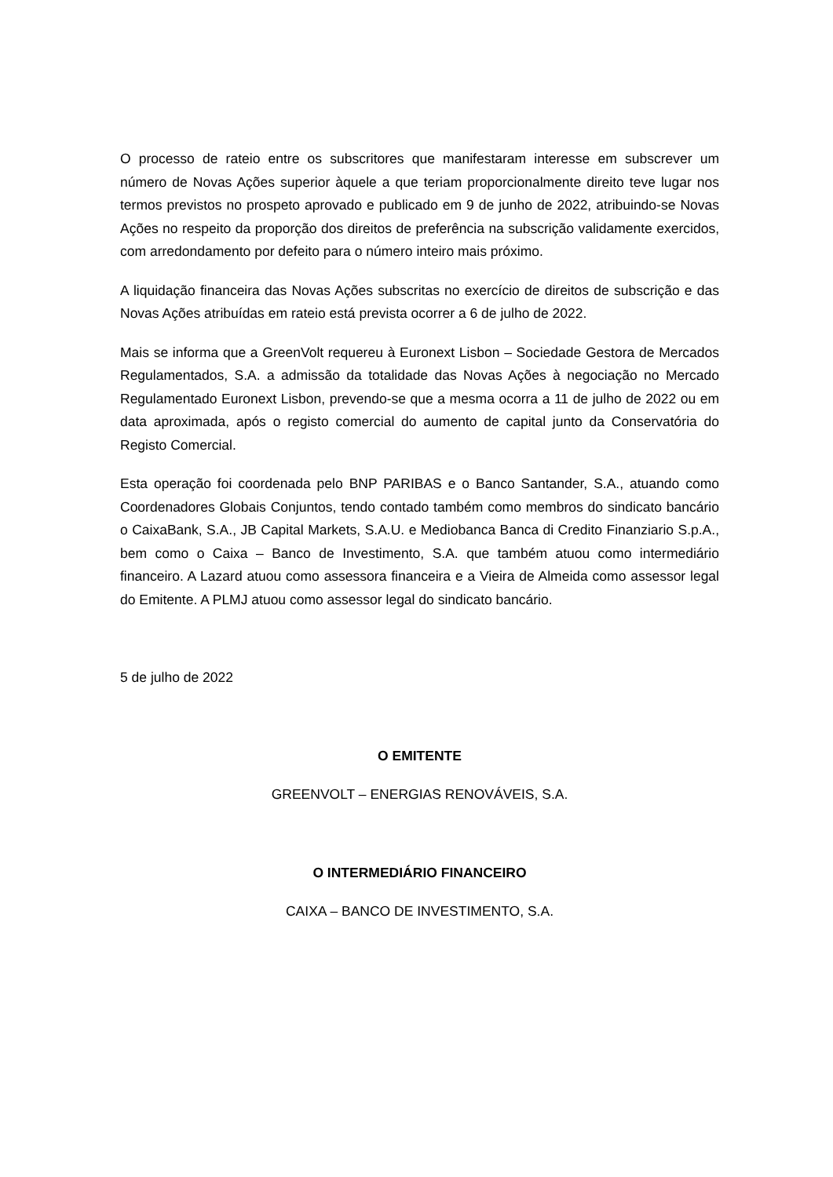O processo de rateio entre os subscritores que manifestaram interesse em subscrever um número de Novas Ações superior àquele a que teriam proporcionalmente direito teve lugar nos termos previstos no prospeto aprovado e publicado em 9 de junho de 2022, atribuindo-se Novas Ações no respeito da proporção dos direitos de preferência na subscrição validamente exercidos, com arredondamento por defeito para o número inteiro mais próximo.
A liquidação financeira das Novas Ações subscritas no exercício de direitos de subscrição e das Novas Ações atribuídas em rateio está prevista ocorrer a 6 de julho de 2022.
Mais se informa que a GreenVolt requereu à Euronext Lisbon – Sociedade Gestora de Mercados Regulamentados, S.A. a admissão da totalidade das Novas Ações à negociação no Mercado Regulamentado Euronext Lisbon, prevendo-se que a mesma ocorra a 11 de julho de 2022 ou em data aproximada, após o registo comercial do aumento de capital junto da Conservatória do Registo Comercial.
Esta operação foi coordenada pelo BNP PARIBAS e o Banco Santander, S.A., atuando como Coordenadores Globais Conjuntos, tendo contado também como membros do sindicato bancário o CaixaBank, S.A., JB Capital Markets, S.A.U. e Mediobanca Banca di Credito Finanziario S.p.A., bem como o Caixa – Banco de Investimento, S.A. que também atuou como intermediário financeiro. A Lazard atuou como assessora financeira e a Vieira de Almeida como assessor legal do Emitente. A PLMJ atuou como assessor legal do sindicato bancário.
5 de julho de 2022
O EMITENTE
GREENVOLT – ENERGIAS RENOVÁVEIS, S.A.
O INTERMEDIÁRIO FINANCEIRO
CAIXA – BANCO DE INVESTIMENTO, S.A.